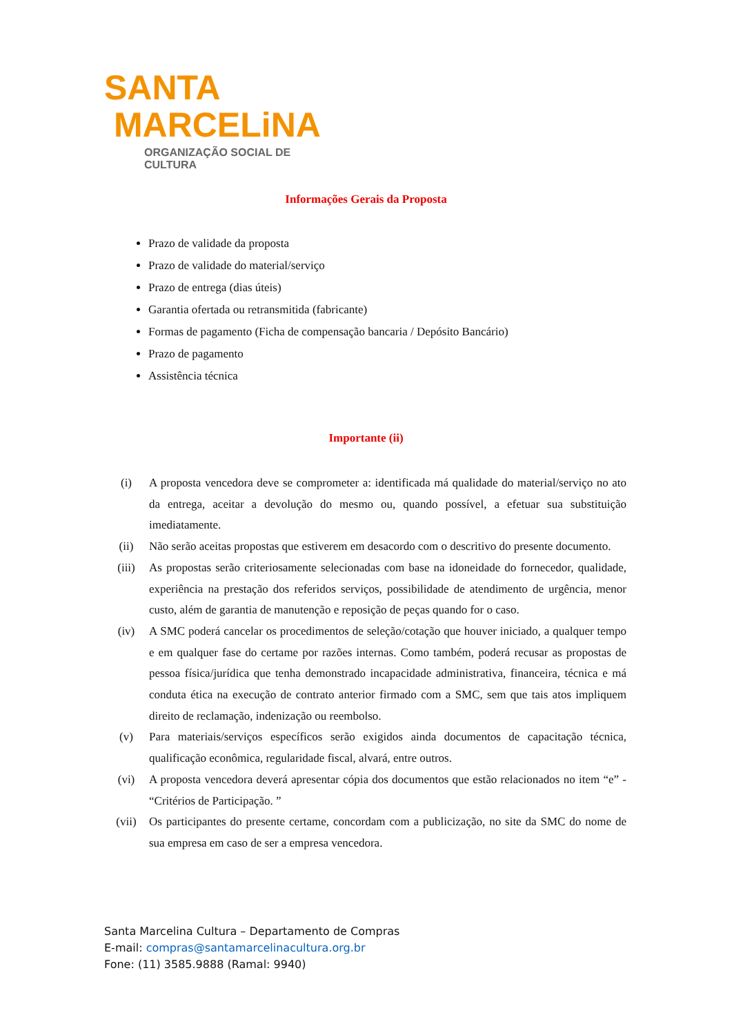SANTA
MARCELiNA
ORGANIZAÇÃO SOCIAL DE CULTURA
Informações Gerais da Proposta
Prazo de validade da proposta
Prazo de validade do material/serviço
Prazo de entrega (dias úteis)
Garantia ofertada ou retransmitida (fabricante)
Formas de pagamento (Ficha de compensação bancaria / Depósito Bancário)
Prazo de pagamento
Assistência técnica
Importante (ii)
(i) A proposta vencedora deve se comprometer a: identificada má qualidade do material/serviço no ato da entrega, aceitar a devolução do mesmo ou, quando possível, a efetuar sua substituição imediatamente.
(ii) Não serão aceitas propostas que estiverem em desacordo com o descritivo do presente documento.
(iii) As propostas serão criteriosamente selecionadas com base na idoneidade do fornecedor, qualidade, experiência na prestação dos referidos serviços, possibilidade de atendimento de urgência, menor custo, além de garantia de manutenção e reposição de peças quando for o caso.
(iv) A SMC poderá cancelar os procedimentos de seleção/cotação que houver iniciado, a qualquer tempo e em qualquer fase do certame por razões internas. Como também, poderá recusar as propostas de pessoa física/jurídica que tenha demonstrado incapacidade administrativa, financeira, técnica e má conduta ética na execução de contrato anterior firmado com a SMC, sem que tais atos impliquem direito de reclamação, indenização ou reembolso.
(v) Para materiais/serviços específicos serão exigidos ainda documentos de capacitação técnica, qualificação econômica, regularidade fiscal, alvará, entre outros.
(vi) A proposta vencedora deverá apresentar cópia dos documentos que estão relacionados no item “e” - “Critérios de Participação. ”
(vii) Os participantes do presente certame, concordam com a publicização, no site da SMC do nome de sua empresa em caso de ser a empresa vencedora.
Santa Marcelina Cultura – Departamento de Compras
E-mail: compras@santamarcelinacultura.org.br
Fone: (11) 3585.9888 (Ramal: 9940)